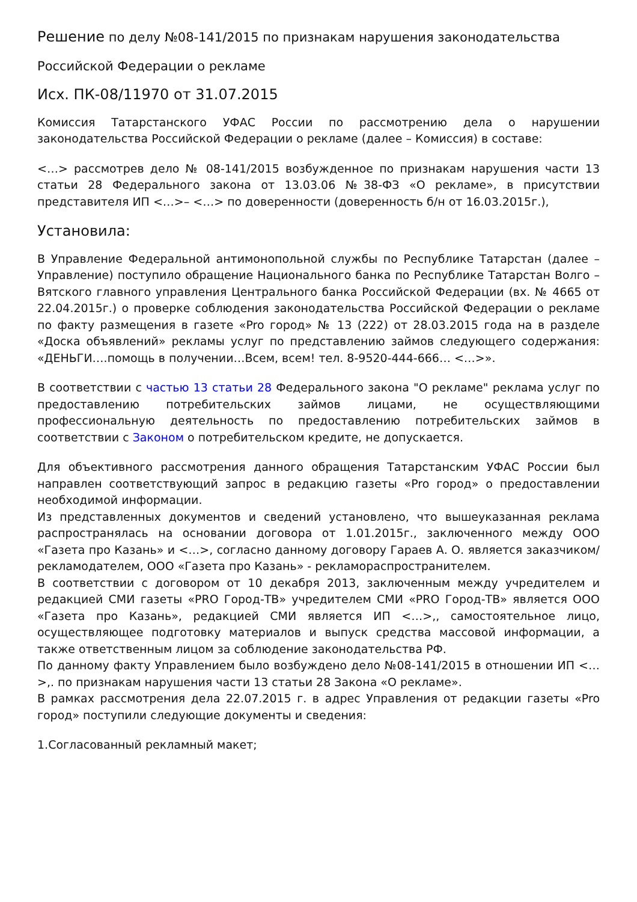Решение по делу №08-141/2015 по признакам нарушения законодательства
Российской Федерации о рекламе
Исх. ПК-08/11970 от 31.07.2015
Комиссия Татарстанского УФАС России по рассмотрению дела о нарушении законодательства Российской Федерации о рекламе (далее – Комиссия) в составе:
<…> рассмотрев дело № 08-141/2015 возбужденное по признакам нарушения части 13 статьи 28 Федерального закона от 13.03.06 №38-ФЗ «О рекламе», в присутствии представителя ИП <…>– <…> по доверенности (доверенность б/н от 16.03.2015г.),
Установила:
В Управление Федеральной антимонопольной службы по Республике Татарстан (далее – Управление) поступило обращение Национального банка по Республике Татарстан Волго – Вятского главного управления Центрального банка Российской Федерации (вх. № 4665 от 22.04.2015г.) о проверке соблюдения законодательства Российской Федерации о рекламе по факту размещения в газете «Pro город» № 13 (222) от 28.03.2015 года на в разделе «Доска объявлений» рекламы услуг по представлению займов следующего содержания: «ДЕНЬГИ….помощь в получении…Всем, всем! тел. 8-9520-444-666… <…>».
В соответствии с частью 13 статьи 28 Федерального закона "О рекламе" реклама услуг по предоставлению потребительских займов лицами, не осуществляющими профессиональную деятельность по предоставлению потребительских займов в соответствии с Законом о потребительском кредите, не допускается.
Для объективного рассмотрения данного обращения Татарстанским УФАС России был направлен соответствующий запрос в редакцию газеты «Pro город» о предоставлении необходимой информации.
Из представленных документов и сведений установлено, что вышеуказанная реклама распространялась на основании договора от 1.01.2015г., заключенного между ООО «Газета про Казань» и <…>, согласно данному договору Гараев А. О. является заказчиком/рекламодателем, ООО «Газета про Казань» - рекламораспространителем.
В соответствии с договором от 10 декабря 2013, заключенным между учредителем и редакцией СМИ газеты «PRO Город-ТВ» учредителем СМИ «PRO Город-ТВ» является ООО «Газета про Казань», редакцией СМИ является ИП <…>,, самостоятельное лицо, осуществляющее подготовку материалов и выпуск средства массовой информации, а также ответственным лицом за соблюдение законодательства РФ.
По данному факту Управлением было возбуждено дело №08-141/2015 в отношении ИП <…>,. по признакам нарушения части 13 статьи 28 Закона «О рекламе».
В рамках рассмотрения дела 22.07.2015 г. в адрес Управления от редакции газеты «Pro город» поступили следующие документы и сведения:
1.Согласованный рекламный макет;